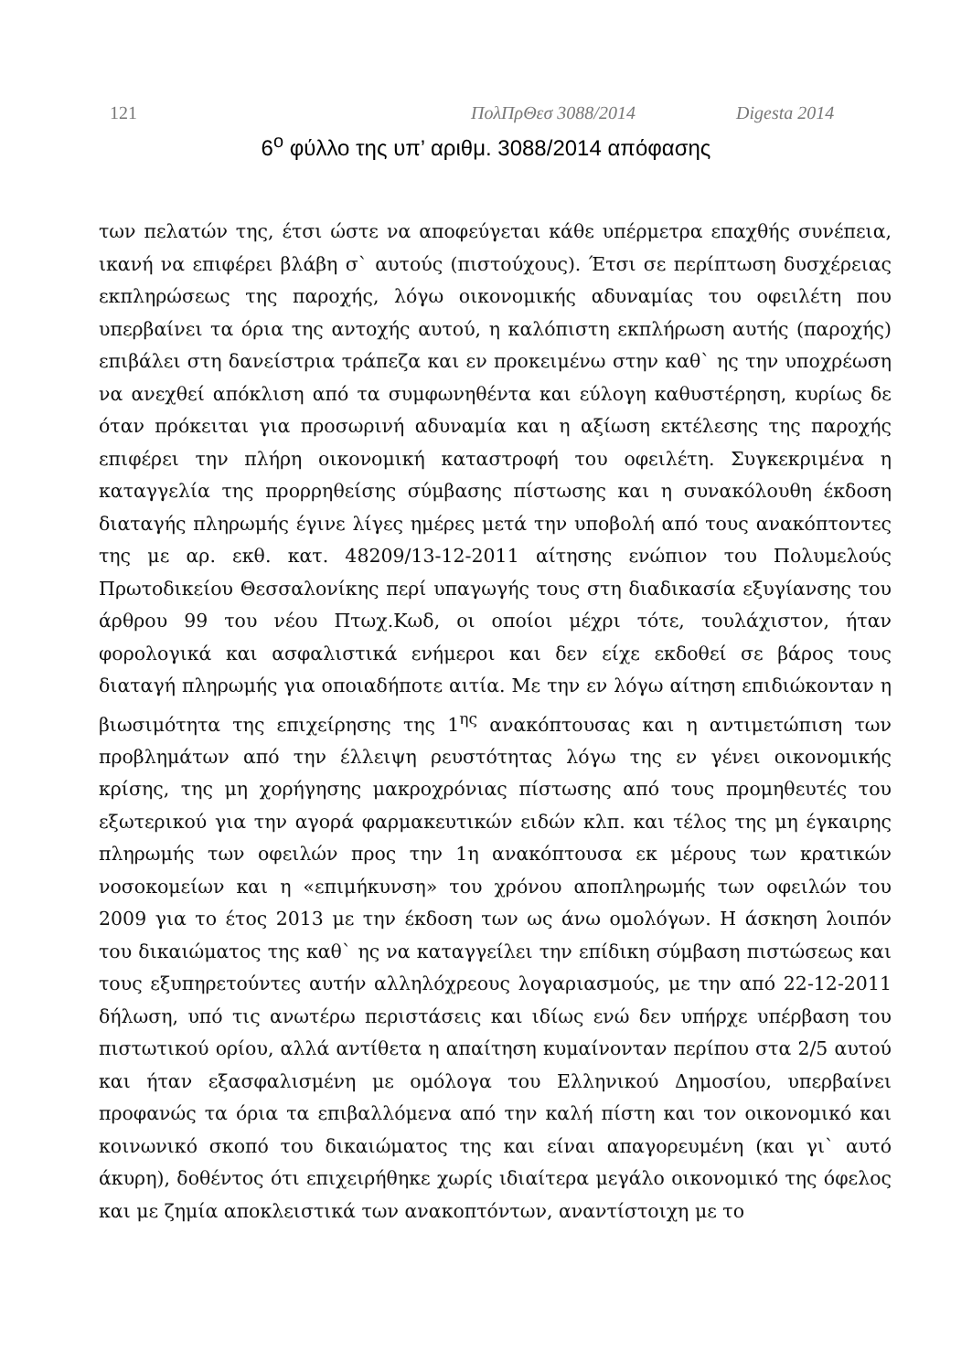121 ΠολΠρΘεσ 3088/2014 Digesta 2014
6<sup>ο</sup> φύλλο της υπ’ αριθμ. 3088/2014 απόφασης
των πελατών της, έτσι ώστε να αποφεύγεται κάθε υπέρμετρα επαχθής συνέπεια, ικανή να επιφέρει βλάβη σ` αυτούς (πιστούχους). Έτσι σε περίπτωση δυσχέρειας εκπληρώσεως της παροχής, λόγω οικονομικής αδυναμίας του οφειλέτη που υπερβαίνει τα όρια της αντοχής αυτού, η καλόπιστη εκπλήρωση αυτής (παροχής) επιβάλει στη δανείστρια τράπεζα και εν προκειμένω στην καθ` ης την υποχρέωση να ανεχθεί απόκλιση από τα συμφωνηθέντα και εύλογη καθυστέρηση, κυρίως δε όταν πρόκειται για προσωρινή αδυναμία και η αξίωση εκτέλεσης της παροχής επιφέρει την πλήρη οικονομική καταστροφή του οφειλέτη. Συγκεκριμένα η καταγγελία της προρρηθείσης σύμβασης πίστωσης και η συνακόλουθη έκδοση διαταγής πληρωμής έγινε λίγες ημέρες μετά την υποβολή από τους ανακόπτοντες της με αρ. εκθ. κατ. 48209/13-12-2011 αίτησης ενώπιον του Πολυμελούς Πρωτοδικείου Θεσσαλονίκης περί υπαγωγής τους στη διαδικασία εξυγίανσης του άρθρου 99 του νέου Πτωχ.Κωδ, οι οποίοι μέχρι τότε, τουλάχιστον, ήταν φορολογικά και ασφαλιστικά ενήμεροι και δεν είχε εκδοθεί σε βάρος τους διαταγή πληρωμής για οποιαδήποτε αιτία. Με την εν λόγω αίτηση επιδιώκονταν η βιωσιμότητα της επιχείρησης της 1<sup>ης</sup> ανακόπτουσας και η αντιμετώπιση των προβλημάτων από την έλλειψη ρευστότητας λόγω της εν γένει οικονομικής κρίσης, της μη χορήγησης μακροχρόνιας πίστωσης από τους προμηθευτές του εξωτερικού για την αγορά φαρμακευτικών ειδών κλπ. και τέλος της μη έγκαιρης πληρωμής των οφειλών προς την 1η ανακόπτουσα εκ μέρους των κρατικών νοσοκομείων και η «επιμήκυνση» του χρόνου αποπληρωμής των οφειλών του 2009 για το έτος 2013 με την έκδοση των ως άνω ομολόγων. Η άσκηση λοιπόν του δικαιώματος της καθ` ης να καταγγείλει την επίδικη σύμβαση πιστώσεως και τους εξυπηρετούντες αυτήν αλληλόχρεους λογαριασμούς, με την από 22-12-2011 δήλωση, υπό τις ανωτέρω περιστάσεις και ιδίως ενώ δεν υπήρχε υπέρβαση του πιστωτικού ορίου, αλλά αντίθετα η απαίτηση κυμαίνονταν περίπου στα 2/5 αυτού και ήταν εξασφαλισμένη με ομόλογα του Ελληνικού Δημοσίου, υπερβαίνει προφανώς τα όρια τα επιβαλλόμενα από την καλή πίστη και τον οικονομικό και κοινωνικό σκοπό του δικαιώματος της και είναι απαγορευμένη (και γι` αυτό άκυρη), δοθέντος ότι επιχειρήθηκε χωρίς ιδιαίτερα μεγάλο οικονομικό της όφελος και με ζημία αποκλειστικά των ανακοπτόντων, αναντίστοιχη με το